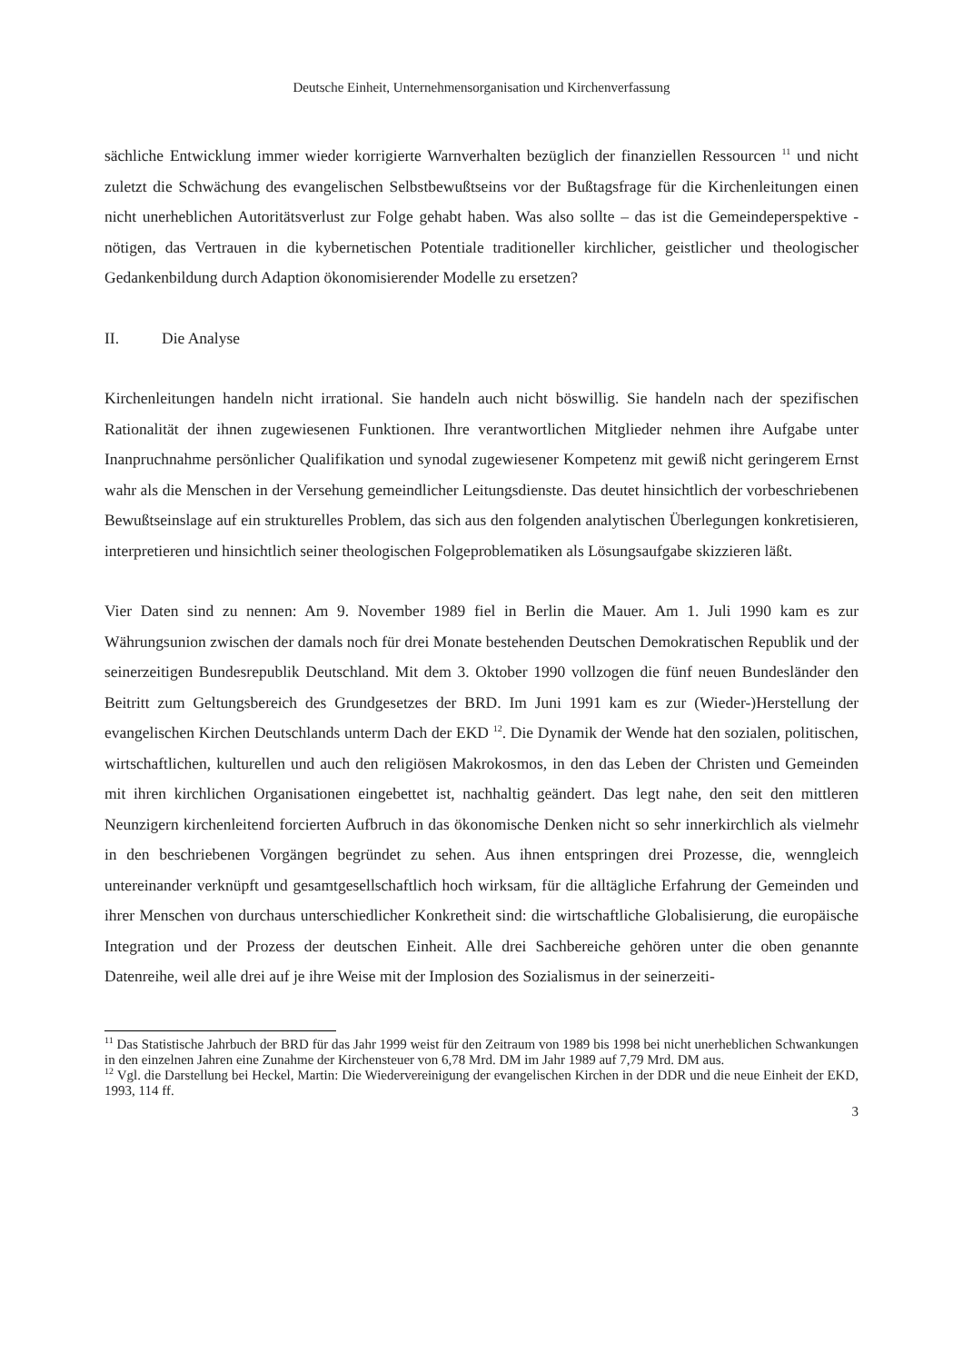Deutsche Einheit, Unternehmensorganisation und Kirchenverfassung
sächliche Entwicklung immer wieder korrigierte Warnverhalten bezüglich der finanziellen Ressourcen <sup>11</sup> und nicht zuletzt die Schwächung des evangelischen Selbstbewußtseins vor der Bußtagsfrage für die Kirchenleitungen einen nicht unerheblichen Autoritätsverlust zur Folge gehabt haben. Was also sollte – das ist die Gemeindeperspektive - nötigen, das Vertrauen in die kybernetischen Potentiale traditioneller kirchlicher, geistlicher und theologischer Gedankenbildung durch Adaption ökonomisierender Modelle zu ersetzen?
II. Die Analyse
Kirchenleitungen handeln nicht irrational. Sie handeln auch nicht böswillig. Sie handeln nach der spezifischen Rationalität der ihnen zugewiesenen Funktionen. Ihre verantwortlichen Mitglieder nehmen ihre Aufgabe unter Inanpruchnahme persönlicher Qualifikation und synodal zugewiesener Kompetenz mit gewiß nicht geringerem Ernst wahr als die Menschen in der Versehung gemeindlicher Leitungsdienste. Das deutet hinsichtlich der vorbeschriebenen Bewußtseinslage auf ein strukturelles Problem, das sich aus den folgenden analytischen Überlegungen konkretisieren, interpretieren und hinsichtlich seiner theologischen Folgeproblematiken als Lösungsaufgabe skizzieren läßt.
Vier Daten sind zu nennen: Am 9. November 1989 fiel in Berlin die Mauer. Am 1. Juli 1990 kam es zur Währungsunion zwischen der damals noch für drei Monate bestehenden Deutschen Demokratischen Republik und der seinerzeitigen Bundesrepublik Deutschland. Mit dem 3. Oktober 1990 vollzogen die fünf neuen Bundesländer den Beitritt zum Geltungsbereich des Grundgesetzes der BRD. Im Juni 1991 kam es zur (Wieder-)Herstellung der evangelischen Kirchen Deutschlands unterm Dach der EKD <sup>12</sup>. Die Dynamik der Wende hat den sozialen, politischen, wirtschaftlichen, kulturellen und auch den religiösen Makrokosmos, in den das Leben der Christen und Gemeinden mit ihren kirchlichen Organisationen eingebettet ist, nachhaltig geändert. Das legt nahe, den seit den mittleren Neunzigern kirchenleitend forcierten Aufbruch in das ökonomische Denken nicht so sehr innerkirchlich als vielmehr in den beschriebenen Vorgängen begründet zu sehen. Aus ihnen entspringen drei Prozesse, die, wenngleich untereinander verknüpft und gesamtgesellschaftlich hoch wirksam, für die alltägliche Erfahrung der Gemeinden und ihrer Menschen von durchaus unterschiedlicher Konkretheit sind: die wirtschaftliche Globalisierung, die europäische Integration und der Prozess der deutschen Einheit. Alle drei Sachbereiche gehören unter die oben genannte Datenreihe, weil alle drei auf je ihre Weise mit der Implosion des Sozialismus in der seinerzeiti-
<sup>11</sup> Das Statistische Jahrbuch der BRD für das Jahr 1999 weist für den Zeitraum von 1989 bis 1998 bei nicht unerheblichen Schwankungen in den einzelnen Jahren eine Zunahme der Kirchensteuer von 6,78 Mrd. DM im Jahr 1989 auf 7,79 Mrd. DM aus.
<sup>12</sup> Vgl. die Darstellung bei Heckel, Martin: Die Wiedervereinigung der evangelischen Kirchen in der DDR und die neue Einheit der EKD, 1993, 114 ff.
3